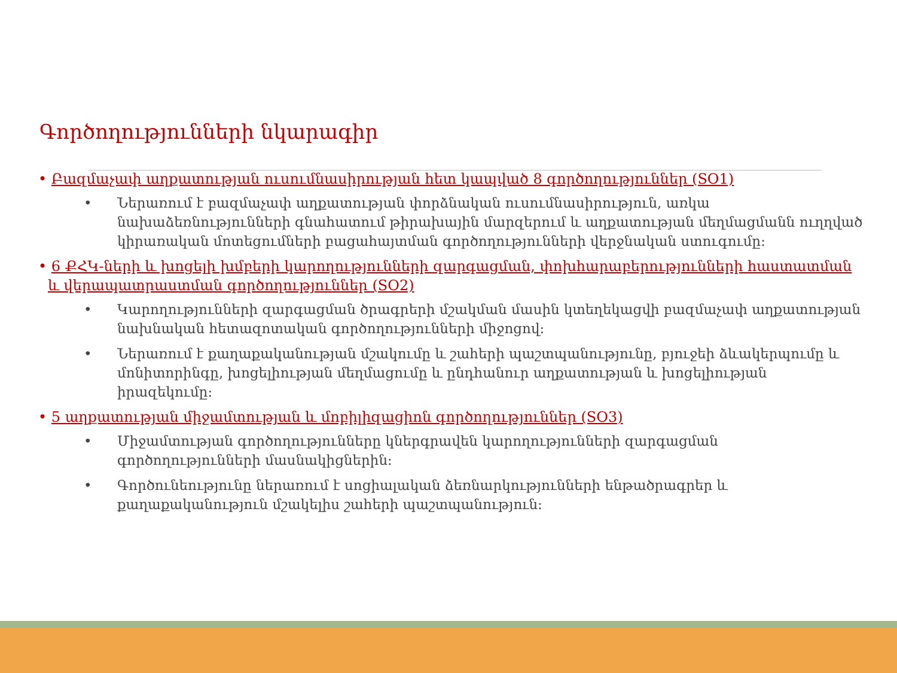Գործողությունների նկարագիր
• Բազմաչափ աղքատության ուսումնասիրության հետ կապված 8 գործողություններ (SO1)
• Ներառում է բազմաչափ աղքատության փորձնական ուսումնասիրություն, առկա նախաձեռնությունների գնահատում թիրախային մարզերում և աղքատության մեղմացմանն ուղղված կիրառական մոտեցումների բացահայտման գործողությունների վերջնական ստուգումը:
• 6 ՔՀԿ-ների և խոցելի խմբերի կարողությունների զարգացման, փոխհարաբերությունների հաստատման և վերապատրաստման գործողություններ (SO2)
• Կարողությունների զարգացման ծրագրերի մշակման մասին կտեղեկացվի բազմաչափ աղքատության նախնական հետազոտական գործողությունների միջոցով:
• Ներառում է քաղաքականության մշակումը և շահերի պաշտպանությունը, բյուջեի ձևակերպումը և մոնիտորինգը, խոցելիության մեղմացումը և ընդհանուր աղքատության և խոցելիության իրազեկումը:
• 5 աղքատության միջամտության և մոբիլիզացիոն գործողություններ (SO3)
• Միջամտության գործողությունները կներգրավեն կարողությունների զարգացման գործողությունների մասնակիցներին:
• Գործունեությունը ներառում է սոցիալական ձեռնարկությունների ենթածրագրեր և քաղաքականություն մշակելիս շահերի պաշտպանություն: